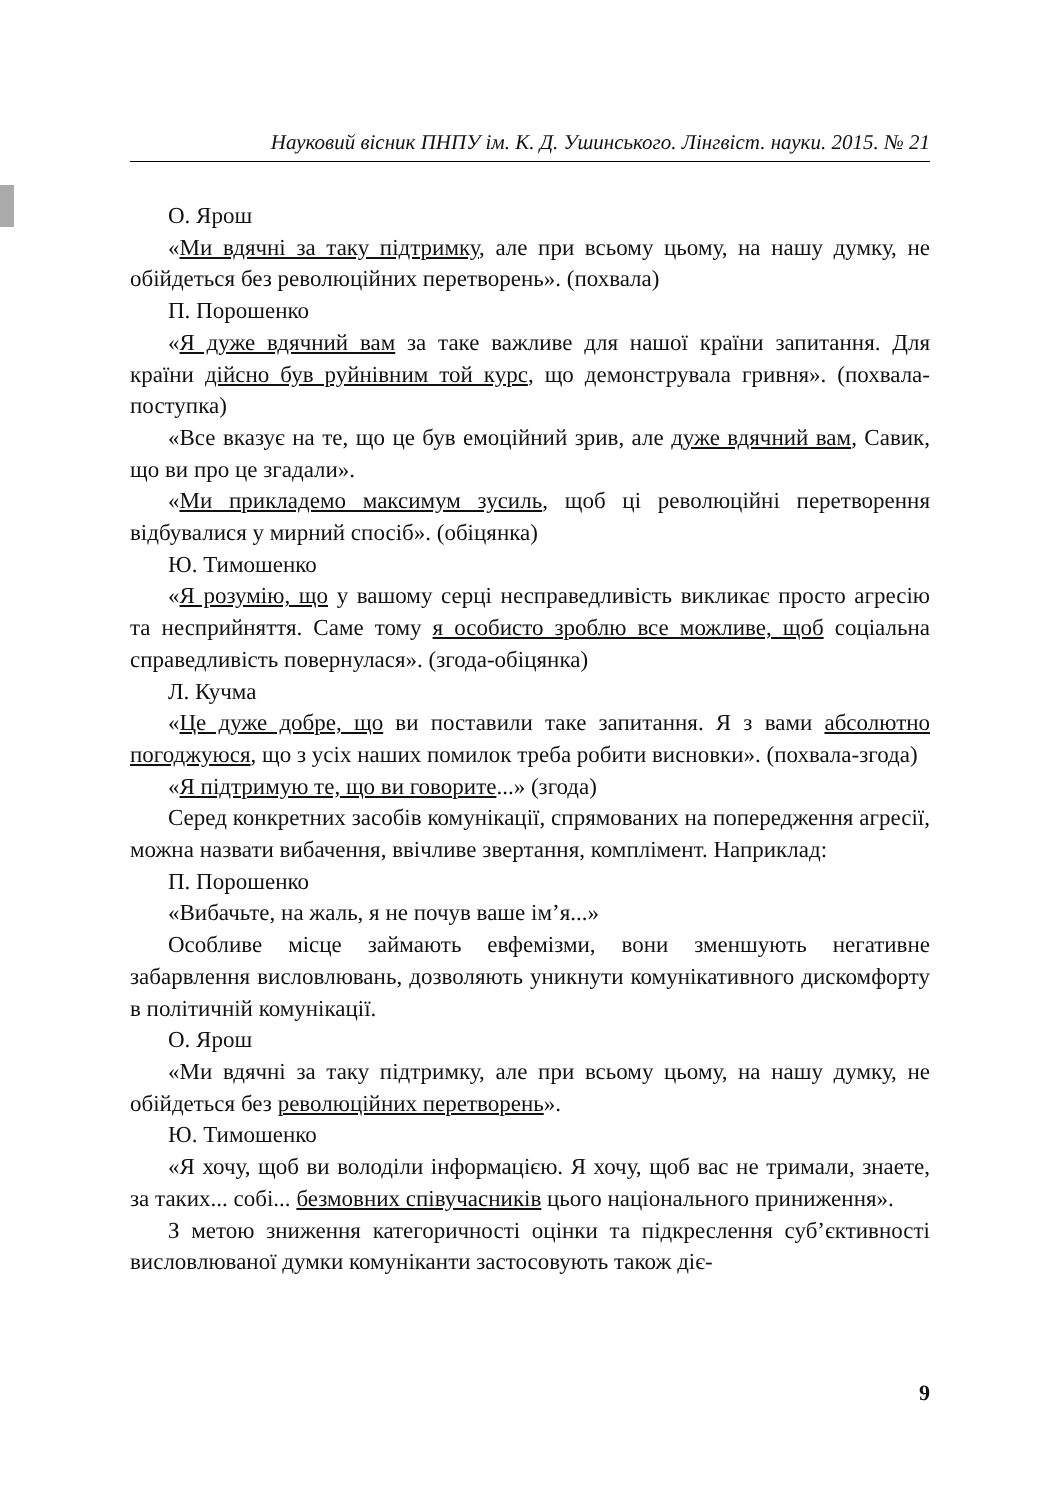Науковий вісник ПНПУ ім. К. Д. Ушинського. Лінгвіст. науки. 2015. № 21
О. Ярош
«Ми вдячні за таку підтримку, але при всьому цьому, на нашу думку, не обійдеться без революційних перетворень». (похвала)
П. Порошенко
«Я дуже вдячний вам за таке важливе для нашої країни запитання. Для країни дійсно був руйнівним той курс, що демонструвала гривня». (похвала-поступка)
«Все вказує на те, що це був емоційний зрив, але дуже вдячний вам, Савик, що ви про це згадали».
«Ми прикладемо максимум зусиль, щоб ці революційні перетворення відбувалися у мирний спосіб». (обіцянка)
Ю. Тимошенко
«Я розумію, що у вашому серці несправедливість викликає просто агресію та несприйняття. Саме тому я особисто зроблю все можливе, щоб соціальна справедливість повернулася». (згода-обіцянка)
Л. Кучма
«Це дуже добре, що ви поставили таке запитання. Я з вами абсолютно погоджуюся, що з усіх наших помилок треба робити висновки». (похвала-згода)
«Я підтримую те, що ви говорите...» (згода)
Серед конкретних засобів комунікації, спрямованих на попередження агресії, можна назвати вибачення, ввічливе звертання, комплімент. Наприклад:
П. Порошенко
«Вибачьте, на жаль, я не почув ваше ім’я...»
Особливе місце займають евфемізми, вони зменшують негативне забарвлення висловлювань, дозволяють уникнути комунікативного дискомфорту в політичній комунікації.
О. Ярош
«Ми вдячні за таку підтримку, але при всьому цьому, на нашу думку, не обійдеться без революційних перетворень».
Ю. Тимошенко
«Я хочу, щоб ви володіли інформацією. Я хочу, щоб вас не тримали, знаете, за таких... собі... безмовних співучасників цього національного приниження».
З метою зниження категоричності оцінки та підкреслення суб’єктивності висловлюваної думки комуніканти застосовують також діє-
9